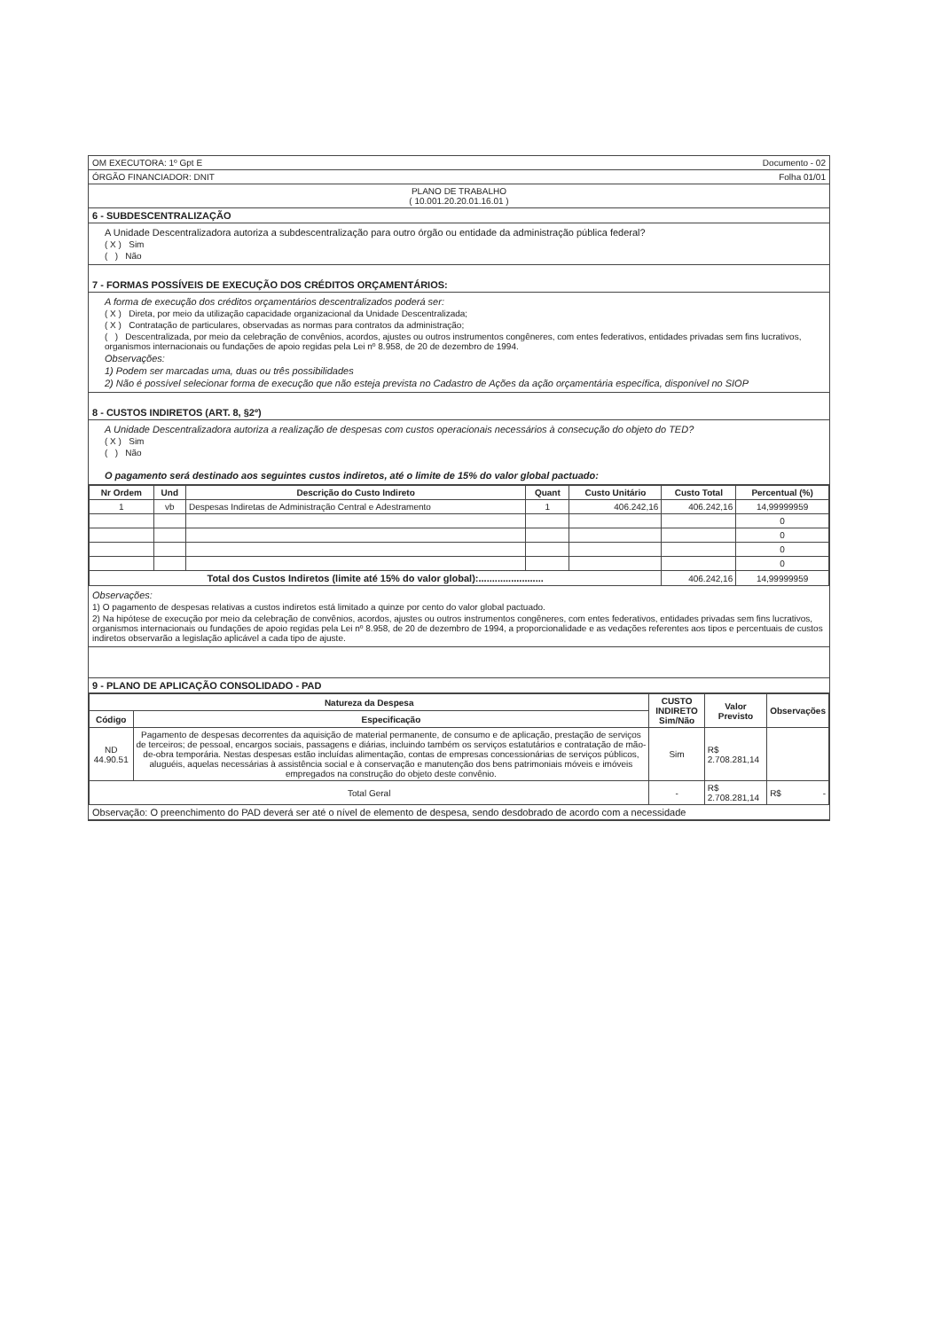OM EXECUTORA: 1º Gpt E Documento - 02
ÓRGÃO FINANCIADOR: DNIT Folha 01/01
PLANO DE TRABALHO
( 10.001.20.20.01.16.01 )
6 - SUBDESCENTRALIZAÇÃO
A Unidade Descentralizadora autoriza a subdescentralização para outro órgão ou entidade da administração pública federal?
( X ) Sim
( ) Não
7 - FORMAS POSSÍVEIS DE EXECUÇÃO DOS CRÉDITOS ORÇAMENTÁRIOS:
A forma de execução dos créditos orçamentários descentralizados poderá ser:
( X ) Direta, por meio da utilização capacidade organizacional da Unidade Descentralizada;
( X ) Contratação de particulares, observadas as normas para contratos da administração;
( ) Descentralizada, por meio da celebração de convênios, acordos, ajustes ou outros instrumentos congêneres, com entes federativos, entidades privadas sem fins lucrativos, organismos internacionais ou fundações de apoio regidas pela Lei nº 8.958, de 20 de dezembro de 1994.
Observações:
1) Podem ser marcadas uma, duas ou três possibilidades
2) Não é possível selecionar forma de execução que não esteja prevista no Cadastro de Ações da ação orçamentária específica, disponível no SIOP
8 - CUSTOS INDIRETOS (ART. 8, §2º)
A Unidade Descentralizadora autoriza a realização de despesas com custos operacionais necessários à consecução do objeto do TED?
( X ) Sim
( ) Não
O pagamento será destinado aos seguintes custos indiretos, até o limite de 15% do valor global pactuado:
| Nr Ordem | Und | Descrição do Custo Indireto | Quant | Custo Unitário | Custo Total | Percentual (%) |
| --- | --- | --- | --- | --- | --- | --- |
| 1 | vb | Despesas Indiretas de Administração Central e Adestramento | 1 | 406.242,16 | 406.242,16 | 14,99999959 |
| | | | | | | 0 |
| | | | | | | 0 |
| | | | | | | 0 |
| | | | | | | 0 |
| Total dos Custos Indiretos (limite até 15% do valor global):........................ | | | | | 406.242,16 | 14,99999959 |
Observações:
1) O pagamento de despesas relativas a custos indiretos está limitado a quinze por cento do valor global pactuado.
2) Na hipótese de execução por meio da celebração de convênios, acordos, ajustes ou outros instrumentos congêneres, com entes federativos, entidades privadas sem fins lucrativos, organismos internacionais ou fundações de apoio regidas pela Lei nº 8.958, de 20 de dezembro de 1994, a proporcionalidade e as vedações referentes aos tipos e percentuais de custos indiretos observarão a legislação aplicável a cada tipo de ajuste.
9 - PLANO DE APLICAÇÃO CONSOLIDADO - PAD
| Natureza da Despesa | | CUSTO INDIRETO Sim/Não | Valor Previsto | Observações |
| --- | --- | --- | --- | --- |
| Código | Especificação | | | |
| ND 44.90.51 | Pagamento de despesas decorrentes da aquisição de material permanente, de consumo e de aplicação, prestação de serviços de terceiros; de pessoal, encargos sociais, passagens e diárias, incluindo também os serviços estatutários e contratação de mão-de-obra temporária. Nestas despesas estão incluídas alimentação, contas de empresas concessionárias de serviços públicos, aluguéis, aquelas necessárias à assistência social e à conservação e manutenção dos bens patrimoniais móveis e imóveis empregados na construção do objeto deste convênio. | Sim | R$ 2.708.281,14 | |
| Total Geral | | - | R$ 2.708.281,14 | R$ - |
Observação: O preenchimento do PAD deverá ser até o nível de elemento de despesa, sendo desdobrado de acordo com a necessidade